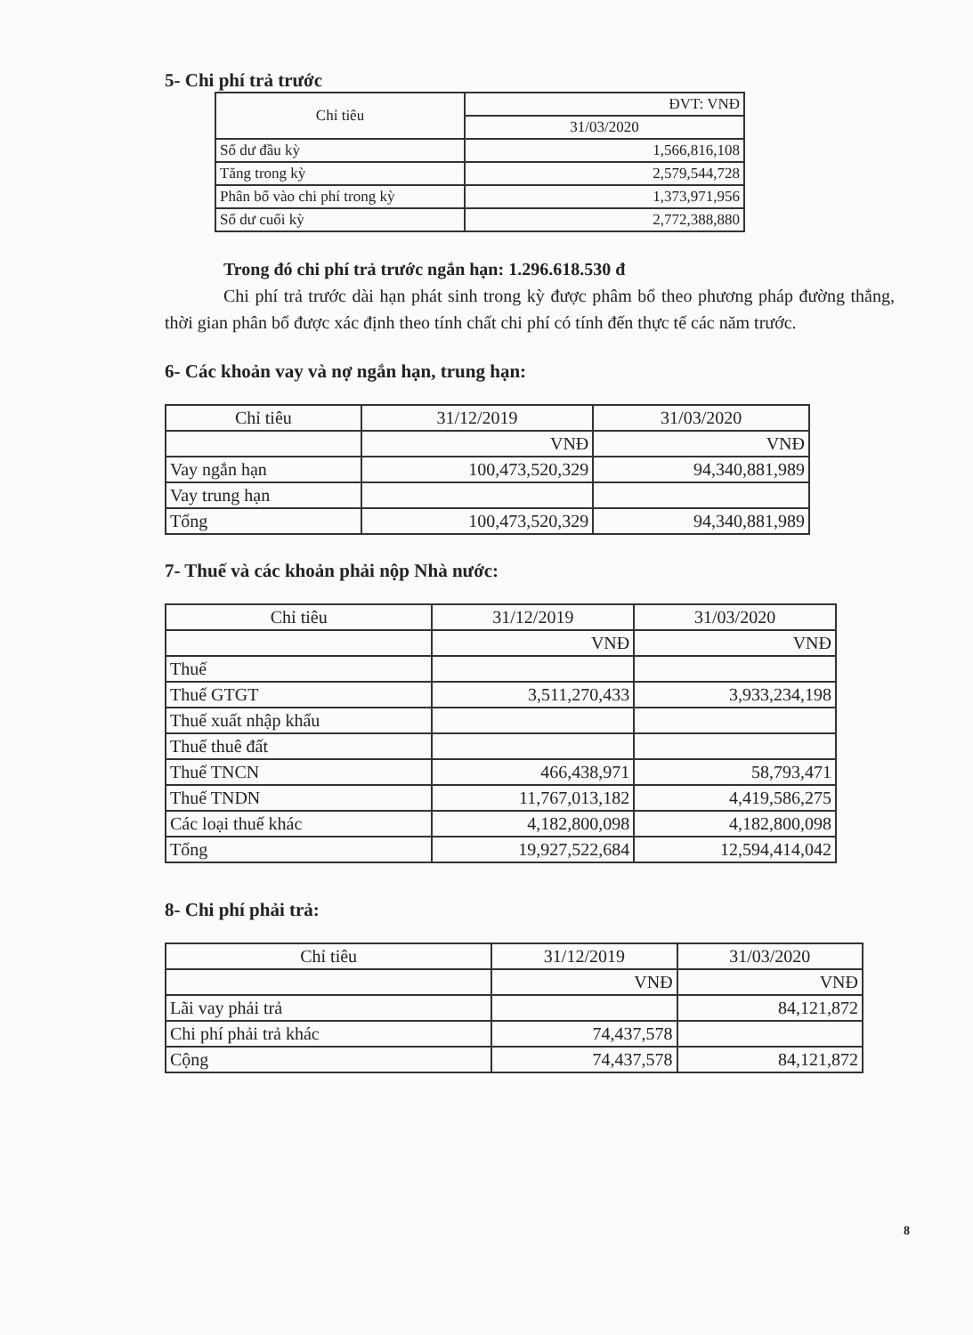5- Chi phí trả trước
| Chỉ tiêu | ĐVT: VNĐ |
| --- | --- |
| | 31/03/2020 |
| Số dư đầu kỳ | 1,566,816,108 |
| Tăng trong kỳ | 2,579,544,728 |
| Phân bổ vào chi phí trong kỳ | 1,373,971,956 |
| Số dư cuối kỳ | 2,772,388,880 |
Trong đó chi phí trả trước ngắn hạn: 1.296.618.530 đ
Chi phí trả trước dài hạn phát sinh trong kỳ được phâm bổ theo phương pháp đường thẳng, thời gian phân bổ được xác định theo tính chất chi phí có tính đến thực tế các năm trước.
6- Các khoản vay và nợ ngắn hạn, trung hạn:
| Chỉ tiêu | 31/12/2019 | 31/03/2020 |
| --- | --- | --- |
| | VNĐ | VNĐ |
| Vay ngắn hạn | 100,473,520,329 | 94,340,881,989 |
| Vay trung hạn | | |
| Tổng | 100,473,520,329 | 94,340,881,989 |
7- Thuế và các khoản phải nộp Nhà nước:
| Chỉ tiêu | 31/12/2019 | 31/03/2020 |
| --- | --- | --- |
| | VNĐ | VNĐ |
| Thuế | | |
| Thuế GTGT | 3,511,270,433 | 3,933,234,198 |
| Thuế xuất nhập khẩu | | |
| Thuế thuê đất | | |
| Thuế TNCN | 466,438,971 | 58,793,471 |
| Thuế TNDN | 11,767,013,182 | 4,419,586,275 |
| Các loại thuế khác | 4,182,800,098 | 4,182,800,098 |
| Tổng | 19,927,522,684 | 12,594,414,042 |
8- Chi phí phải trả:
| Chỉ tiêu | 31/12/2019 | 31/03/2020 |
| --- | --- | --- |
| | VNĐ | VNĐ |
| Lãi vay phải trả | | 84,121,872 |
| Chi phí phải trả khác | 74,437,578 | |
| Cộng | 74,437,578 | 84,121,872 |
8